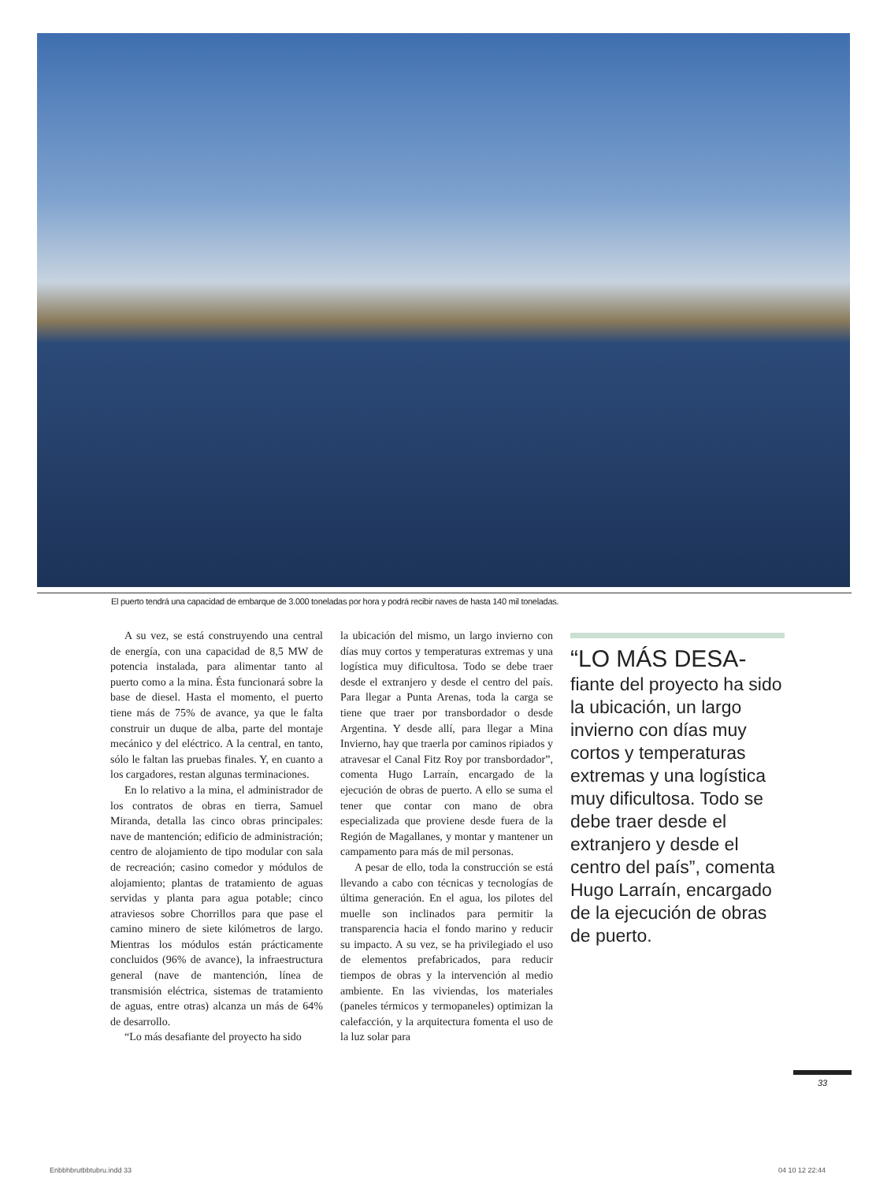El puerto tendrá una capacidad de embarque de 3.000 toneladas por hora y podrá recibir naves de hasta 140 mil toneladas.
A su vez, se está construyendo una central de energía, con una capacidad de 8,5 MW de potencia instalada, para alimentar tanto al puerto como a la mina. Ésta funcionará sobre la base de diesel. Hasta el momento, el puerto tiene más de 75% de avance, ya que le falta construir un duque de alba, parte del montaje mecánico y del eléctrico. A la central, en tanto, sólo le faltan las pruebas finales. Y, en cuanto a los cargadores, restan algunas terminaciones.
En lo relativo a la mina, el administrador de los contratos de obras en tierra, Samuel Miranda, detalla las cinco obras principales: nave de mantención; edificio de administración; centro de alojamiento de tipo modular con sala de recreación; casino comedor y módulos de alojamiento; plantas de tratamiento de aguas servidas y planta para agua potable; cinco atraviesos sobre Chorrillos para que pase el camino minero de siete kilómetros de largo. Mientras los módulos están prácticamente concluidos (96% de avance), la infraestructura general (nave de mantención, línea de transmisión eléctrica, sistemas de tratamiento de aguas, entre otras) alcanza un más de 64% de desarrollo.
“Lo más desafiante del proyecto ha sido
la ubicación del mismo, un largo invierno con días muy cortos y temperaturas extremas y una logística muy dificultosa. Todo se debe traer desde el extranjero y desde el centro del país. Para llegar a Punta Arenas, toda la carga se tiene que traer por transbordador o desde Argentina. Y desde allí, para llegar a Mina Invierno, hay que traerla por caminos ripiados y atravesar el Canal Fitz Roy por transbordador”, comenta Hugo Larraín, encargado de la ejecución de obras de puerto. A ello se suma el tener que contar con mano de obra especializada que proviene desde fuera de la Región de Magallanes, y montar y mantener un campamento para más de mil personas.
A pesar de ello, toda la construcción se está llevando a cabo con técnicas y tecnologías de última generación. En el agua, los pilotes del muelle son inclinados para permitir la transparencia hacia el fondo marino y reducir su impacto. A su vez, se ha privilegiado el uso de elementos prefabricados, para reducir tiempos de obras y la intervención al medio ambiente. En las viviendas, los materiales (paneles térmicos y termopaneles) optimizan la calefacción, y la arquitectura fomenta el uso de la luz solar para
“LO MÁS DESA-
fiante del proyecto ha sido la ubicación, un largo invierno con días muy cortos y temperaturas extremas y una logística muy dificultosa. Todo se debe traer desde el extranjero y desde el centro del país”, comenta Hugo Larraín, encargado de la ejecución de obras de puerto.
33
Enbbhbrutbbtubru.indd 33 04 10 12 22:44